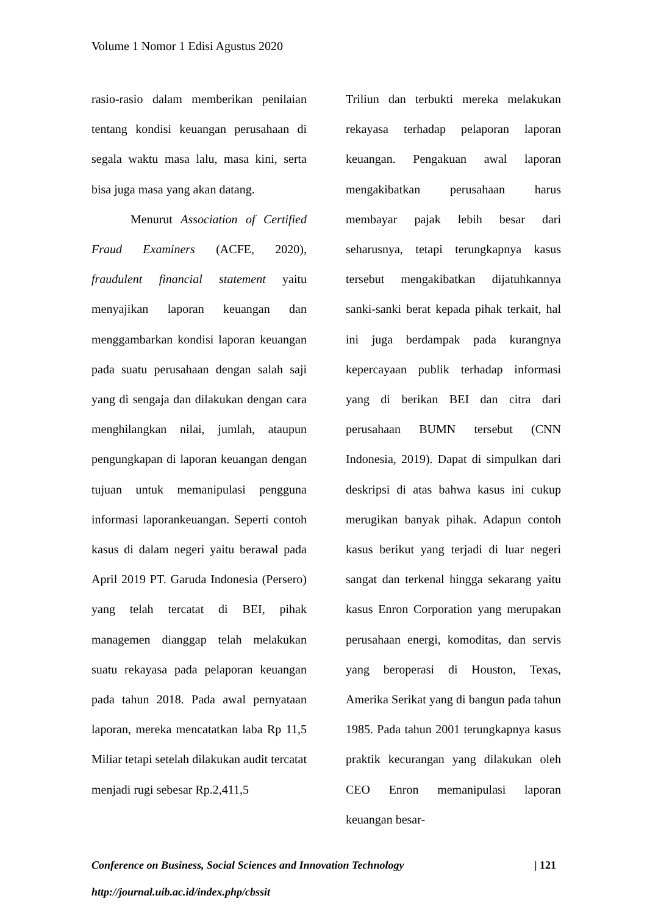Volume 1 Nomor 1 Edisi Agustus 2020
rasio-rasio dalam memberikan penilaian tentang kondisi keuangan perusahaan di segala waktu masa lalu, masa kini, serta bisa juga masa yang akan datang.
Menurut Association of Certified Fraud Examiners (ACFE, 2020), fraudulent financial statement yaitu menyajikan laporan keuangan dan menggambarkan kondisi laporan keuangan pada suatu perusahaan dengan salah saji yang di sengaja dan dilakukan dengan cara menghilangkan nilai, jumlah, ataupun pengungkapan di laporan keuangan dengan tujuan untuk memanipulasi pengguna informasi laporankeuangan. Seperti contoh kasus di dalam negeri yaitu berawal pada April 2019 PT. Garuda Indonesia (Persero) yang telah tercatat di BEI, pihak managemen dianggap telah melakukan suatu rekayasa pada pelaporan keuangan pada tahun 2018. Pada awal pernyataan laporan, mereka mencatatkan laba Rp 11,5 Miliar tetapi setelah dilakukan audit tercatat menjadi rugi sebesar Rp.2,411,5
Triliun dan terbukti mereka melakukan rekayasa terhadap pelaporan laporan keuangan. Pengakuan awal laporan mengakibatkan perusahaan harus membayar pajak lebih besar dari seharusnya, tetapi terungkapnya kasus tersebut mengakibatkan dijatuhkannya sanki-sanki berat kepada pihak terkait, hal ini juga berdampak pada kurangnya kepercayaan publik terhadap informasi yang di berikan BEI dan citra dari perusahaan BUMN tersebut (CNN Indonesia, 2019). Dapat di simpulkan dari deskripsi di atas bahwa kasus ini cukup merugikan banyak pihak. Adapun contoh kasus berikut yang terjadi di luar negeri sangat dan terkenal hingga sekarang yaitu kasus Enron Corporation yang merupakan perusahaan energi, komoditas, dan servis yang beroperasi di Houston, Texas, Amerika Serikat yang di bangun pada tahun 1985. Pada tahun 2001 terungkapnya kasus praktik kecurangan yang dilakukan oleh CEO Enron memanipulasi laporan keuangan besar-
| 121 Conference on Business, Social Sciences and Innovation Technology
http://journal.uib.ac.id/index.php/cbssit